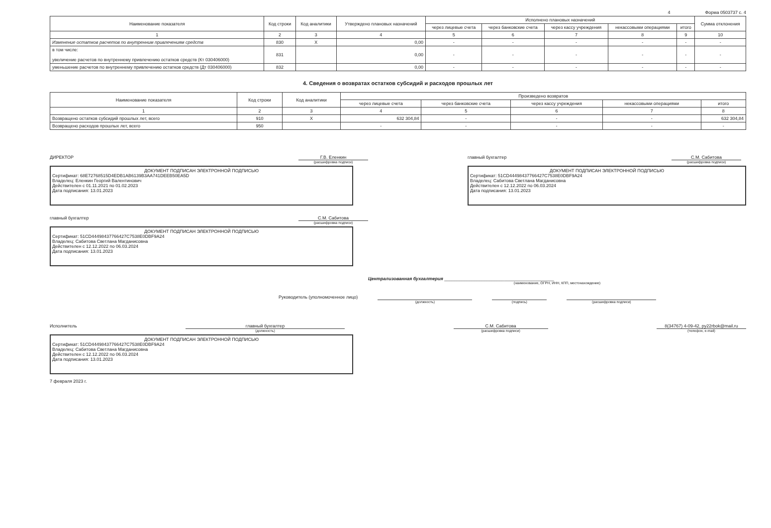4 Форма 0503737 с. 4
| Наименование показателя | Код строки | Код аналитики | Утверждено плановых назначений | Исполнено плановых назначений | | | | | Сумма отклонения |
| --- | --- | --- | --- | --- | --- | --- | --- | --- | --- |
| | | | | через лицевые счета | через банковские счета | через кассу учреждения | некассовыми операциями | итого | |
| 1 | 2 | 3 | 4 | 5 | 6 | 7 | 8 | 9 | 10 |
| Изменение остатков расчетов по внутренним привлечениям средств | 830 | X | 0,00 | - | - | - | - | - | - |
| в том числе: увеличение расчетов по внутреннему привлечению остатков средств (Кт 030406000) | 831 | | 0,00 | - | - | - | - | - | - |
| уменьшение расчетов по внутреннему привлечению остатков средств (Дт 030406000) | 832 | | 0,00 | - | - | - | - | - | - |
4. Сведения о возвратах остатков субсидий и расходов прошлых лет
| Наименование показателя | Код строки | Код аналитики | Произведено возвратов | | | | |
| --- | --- | --- | --- | --- | --- | --- | --- |
| | | | через лицевые счета | через банковские счета | через кассу учреждения | некассовыми операциями | итого |
| 1 | 2 | 3 | 4 | 5 | 6 | 7 | 8 |
| Возвращено остатков субсидий прошлых лет, всего | 910 | X | 632 304,84 | - | - | - | 632 304,84 |
| Возвращено расходов прошлых лет, всего | 950 | | - | - | - | - | - |
ДИРЕКТОР Г.В. Еленкин
(расшифровка подписи)
ДОКУМЕНТ ПОДПИСАН ЭЛЕКТРОННОЙ ПОДПИСЬЮ
Сертификат: 68E72768515D4EDB1AB6139B3AA741DEEB50EA5D
Владелец: Еленкин Георгий Валентинович
Действителен с 01.11.2021 по 01.02.2023
Дата подписания: 13.01.2023
главный бухгалтер С.М. Сабитова
(расшифровка подписи)
ДОКУМЕНТ ПОДПИСАН ЭЛЕКТРОННОЙ ПОДПИСЬЮ
Сертификат: 51CD44498437766427C7538E0DBF9A24
Владелец: Сабитова Светлана Магданисовна
Действителен с 12.12.2022 по 06.03.2024
Дата подписания: 13.01.2023
главный бухгалтер С.М. Сабитова
(расшифровка подписи)
ДОКУМЕНТ ПОДПИСАН ЭЛЕКТРОННОЙ ПОДПИСЬЮ
Сертификат: 51CD44498437766427C7538E0DBF9A24
Владелец: Сабитова Светлана Магданисовна
Действителен с 12.12.2022 по 06.03.2024
Дата подписания: 13.01.2023
Централизованная бухгалтерия ____________________________________________
(наименование, ОГРН, ИНН, КПП, местонахождение)
Руководитель (уполномоченное лицо)
(должность) (подпись) (расшифровка подписи)
Исполнитель главный бухгалтер
(должность)
С.М. Сабитова
(расшифровка подписи)
8(34767) 4-09-42, py22rbok@mail.ru
(телефон, e-mail)
ДОКУМЕНТ ПОДПИСАН ЭЛЕКТРОННОЙ ПОДПИСЬЮ
Сертификат: 51CD44498437766427C7538E0DBF9A24
Владелец: Сабитова Светлана Магданисовна
Действителен с 12.12.2022 по 06.03.2024
Дата подписания: 13.01.2023
7 февраля 2023 г.